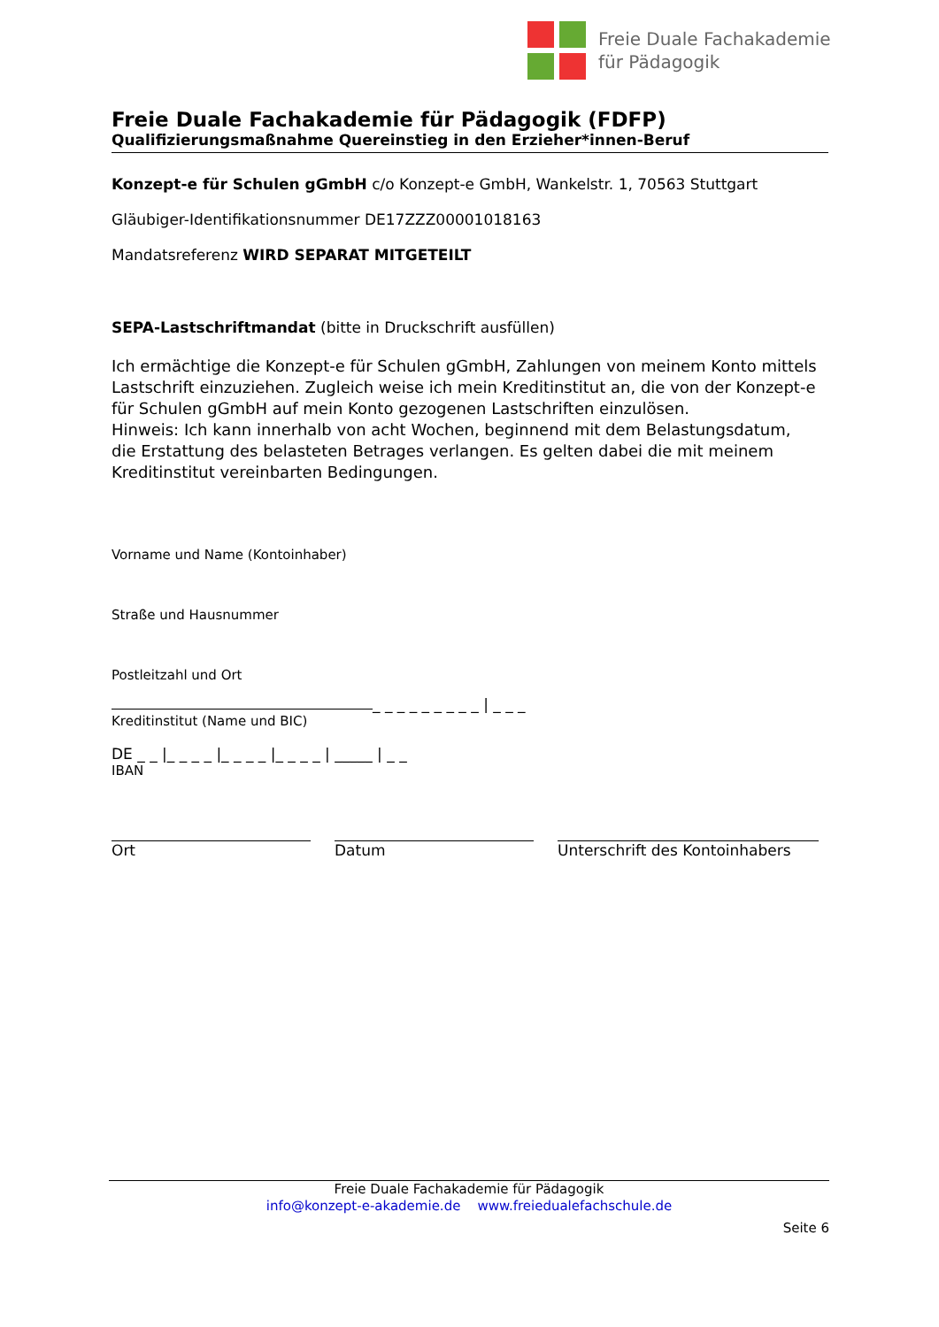Freie Duale Fachakademie
für Pädagogik
Freie Duale Fachakademie für Pädagogik (FDFP)
Qualifizierungsmaßnahme Quereinstieg in den Erzieher*innen-Beruf
Konzept-e für Schulen gGmbH c/o Konzept-e GmbH, Wankelstr. 1, 70563 Stuttgart
Gläubiger-Identifikationsnummer DE17ZZZ00001018163
Mandatsreferenz WIRD SEPARAT MITGETEILT
SEPA-Lastschriftmandat (bitte in Druckschrift ausfüllen)
Ich ermächtige die Konzept-e für Schulen gGmbH, Zahlungen von meinem Konto mittels Lastschrift einzuziehen. Zugleich weise ich mein Kreditinstitut an, die von der Konzept-e für Schulen gGmbH auf mein Konto gezogenen Lastschriften einzulösen.
Hinweis: Ich kann innerhalb von acht Wochen, beginnend mit dem Belastungsdatum,
die Erstattung des belasteten Betrages verlangen. Es gelten dabei die mit meinem
Kreditinstitut vereinbarten Bedingungen.
Vorname und Name (Kontoinhaber)
Straße und Hausnummer
Postleitzahl und Ort
_ _ _ _ _ _ _ _ _ | _ _ _
Kreditinstitut (Name und BIC)
DE _ _ |_ _ _ _ |_ _ _ _ |_ _ _ _ | _____ | _ _
IBAN
Ort Datum Unterschrift des Kontoinhabers
Freie Duale Fachakademie für Pädagogik
info@konzept-e-akademie.de www.freiedualefachschule.de
Seite 6